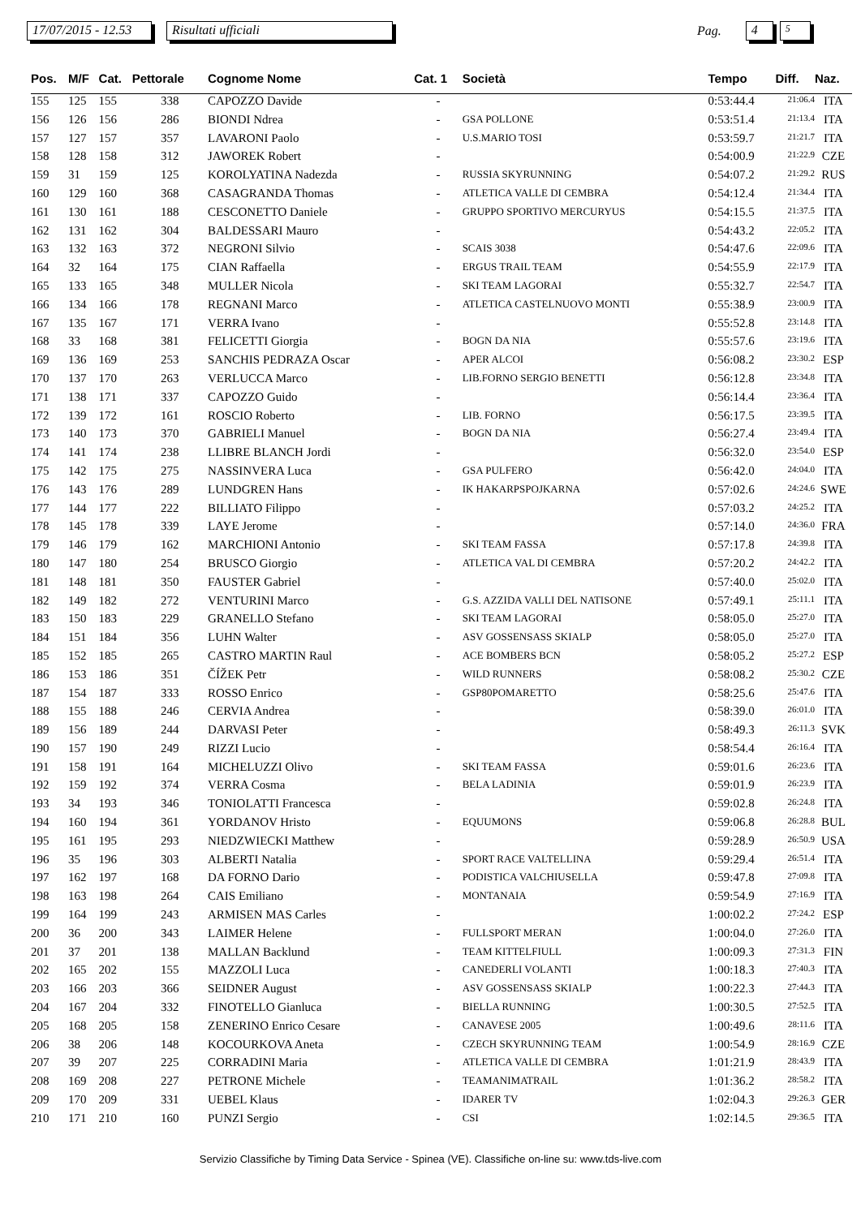17/07/2015 - 12.53 Risultati ufficiali Pag. 4 5
| Pos. | M/F | Cat. | Pettorale | Cognome Nome | Cat. 1 | Società | Tempo | Diff. | Naz. |
| --- | --- | --- | --- | --- | --- | --- | --- | --- | --- |
| 155 | 125 | 155 | 338 | CAPOZZO Davide | - | | 0:53:44.4 | 21:06.4 | ITA |
| 156 | 126 | 156 | 286 | BIONDI Ndrea | - | GSA POLLONE | 0:53:51.4 | 21:13.4 | ITA |
| 157 | 127 | 157 | 357 | LAVARONI Paolo | - | U.S.MARIO TOSI | 0:53:59.7 | 21:21.7 | ITA |
| 158 | 128 | 158 | 312 | JAWOREK Robert | - | | 0:54:00.9 | 21:22.9 | CZE |
| 159 | 31 | 159 | 125 | KOROLYATINA Nadezda | - | RUSSIA SKYRUNNING | 0:54:07.2 | 21:29.2 | RUS |
| 160 | 129 | 160 | 368 | CASAGRANDA Thomas | - | ATLETICA VALLE DI CEMBRA | 0:54:12.4 | 21:34.4 | ITA |
| 161 | 130 | 161 | 188 | CESCONETTO Daniele | - | GRUPPO SPORTIVO MERCURYUS | 0:54:15.5 | 21:37.5 | ITA |
| 162 | 131 | 162 | 304 | BALDESSARI Mauro | - | | 0:54:43.2 | 22:05.2 | ITA |
| 163 | 132 | 163 | 372 | NEGRONI Silvio | - | SCAIS 3038 | 0:54:47.6 | 22:09.6 | ITA |
| 164 | 32 | 164 | 175 | CIAN Raffaella | - | ERGUS TRAIL TEAM | 0:54:55.9 | 22:17.9 | ITA |
| 165 | 133 | 165 | 348 | MULLER Nicola | - | SKI TEAM LAGORAI | 0:55:32.7 | 22:54.7 | ITA |
| 166 | 134 | 166 | 178 | REGNANI Marco | - | ATLETICA CASTELNUOVO MONTI | 0:55:38.9 | 23:00.9 | ITA |
| 167 | 135 | 167 | 171 | VERRA Ivano | - | | 0:55:52.8 | 23:14.8 | ITA |
| 168 | 33 | 168 | 381 | FELICETTI Giorgia | - | BOGN DA NIA | 0:55:57.6 | 23:19.6 | ITA |
| 169 | 136 | 169 | 253 | SANCHIS PEDRAZA Oscar | - | APER ALCOI | 0:56:08.2 | 23:30.2 | ESP |
| 170 | 137 | 170 | 263 | VERLUCCA Marco | - | LIB.FORNO SERGIO BENETTI | 0:56:12.8 | 23:34.8 | ITA |
| 171 | 138 | 171 | 337 | CAPOZZO Guido | - | | 0:56:14.4 | 23:36.4 | ITA |
| 172 | 139 | 172 | 161 | ROSCIO Roberto | - | LIB. FORNO | 0:56:17.5 | 23:39.5 | ITA |
| 173 | 140 | 173 | 370 | GABRIELI Manuel | - | BOGN DA NIA | 0:56:27.4 | 23:49.4 | ITA |
| 174 | 141 | 174 | 238 | LLIBRE BLANCH Jordi | - | | 0:56:32.0 | 23:54.0 | ESP |
| 175 | 142 | 175 | 275 | NASSINVERA Luca | - | GSA PULFERO | 0:56:42.0 | 24:04.0 | ITA |
| 176 | 143 | 176 | 289 | LUNDGREN Hans | - | IK HAKARPSPOJKARNA | 0:57:02.6 | 24:24.6 | SWE |
| 177 | 144 | 177 | 222 | BILLIATO Filippo | - | | 0:57:03.2 | 24:25.2 | ITA |
| 178 | 145 | 178 | 339 | LAYE Jerome | - | | 0:57:14.0 | 24:36.0 | FRA |
| 179 | 146 | 179 | 162 | MARCHIONI Antonio | - | SKI TEAM FASSA | 0:57:17.8 | 24:39.8 | ITA |
| 180 | 147 | 180 | 254 | BRUSCO Giorgio | - | ATLETICA VAL DI CEMBRA | 0:57:20.2 | 24:42.2 | ITA |
| 181 | 148 | 181 | 350 | FAUSTER Gabriel | - | | 0:57:40.0 | 25:02.0 | ITA |
| 182 | 149 | 182 | 272 | VENTURINI Marco | - | G.S. AZZIDA VALLI DEL NATISONE | 0:57:49.1 | 25:11.1 | ITA |
| 183 | 150 | 183 | 229 | GRANELLO Stefano | - | SKI TEAM LAGORAI | 0:58:05.0 | 25:27.0 | ITA |
| 184 | 151 | 184 | 356 | LUHN Walter | - | ASV GOSSENSASS SKIALP | 0:58:05.0 | 25:27.0 | ITA |
| 185 | 152 | 185 | 265 | CASTRO MARTIN Raul | - | ACE BOMBERS BCN | 0:58:05.2 | 25:27.2 | ESP |
| 186 | 153 | 186 | 351 | ČÍŽEK Petr | - | WILD RUNNERS | 0:58:08.2 | 25:30.2 | CZE |
| 187 | 154 | 187 | 333 | ROSSO Enrico | - | GSP80POMARETTO | 0:58:25.6 | 25:47.6 | ITA |
| 188 | 155 | 188 | 246 | CERVIA Andrea | - | | 0:58:39.0 | 26:01.0 | ITA |
| 189 | 156 | 189 | 244 | DARVASI Peter | - | | 0:58:49.3 | 26:11.3 | SVK |
| 190 | 157 | 190 | 249 | RIZZI Lucio | - | | 0:58:54.4 | 26:16.4 | ITA |
| 191 | 158 | 191 | 164 | MICHELUZZI Olivo | - | SKI TEAM FASSA | 0:59:01.6 | 26:23.6 | ITA |
| 192 | 159 | 192 | 374 | VERRA Cosma | - | BELA LADINIA | 0:59:01.9 | 26:23.9 | ITA |
| 193 | 34 | 193 | 346 | TONIOLATTI Francesca | - | | 0:59:02.8 | 26:24.8 | ITA |
| 194 | 160 | 194 | 361 | YORDANOV Hristo | - | EQUUMONS | 0:59:06.8 | 26:28.8 | BUL |
| 195 | 161 | 195 | 293 | NIEDZWIECKI Matthew | - | | 0:59:28.9 | 26:50.9 | USA |
| 196 | 35 | 196 | 303 | ALBERTI Natalia | - | SPORT RACE VALTELLINA | 0:59:29.4 | 26:51.4 | ITA |
| 197 | 162 | 197 | 168 | DA FORNO Dario | - | PODISTICA VALCHIUSELLA | 0:59:47.8 | 27:09.8 | ITA |
| 198 | 163 | 198 | 264 | CAIS Emiliano | - | MONTANAIA | 0:59:54.9 | 27:16.9 | ITA |
| 199 | 164 | 199 | 243 | ARMISEN MAS Carles | - | | 1:00:02.2 | 27:24.2 | ESP |
| 200 | 36 | 200 | 343 | LAIMER Helene | - | FULLSPORT MERAN | 1:00:04.0 | 27:26.0 | ITA |
| 201 | 37 | 201 | 138 | MALLAN Backlund | - | TEAM KITTELFIULL | 1:00:09.3 | 27:31.3 | FIN |
| 202 | 165 | 202 | 155 | MAZZOLI Luca | - | CANEDERLI VOLANTI | 1:00:18.3 | 27:40.3 | ITA |
| 203 | 166 | 203 | 366 | SEIDNER August | - | ASV GOSSENSASS SKIALP | 1:00:22.3 | 27:44.3 | ITA |
| 204 | 167 | 204 | 332 | FINOTELLO Gianluca | - | BIELLA RUNNING | 1:00:30.5 | 27:52.5 | ITA |
| 205 | 168 | 205 | 158 | ZENERINO Enrico Cesare | - | CANAVESE 2005 | 1:00:49.6 | 28:11.6 | ITA |
| 206 | 38 | 206 | 148 | KOCOURKOVA Aneta | - | CZECH SKYRUNNING TEAM | 1:00:54.9 | 28:16.9 | CZE |
| 207 | 39 | 207 | 225 | CORRADINI Maria | - | ATLETICA VALLE DI CEMBRA | 1:01:21.9 | 28:43.9 | ITA |
| 208 | 169 | 208 | 227 | PETRONE Michele | - | TEAMANIMATRAIL | 1:01:36.2 | 28:58.2 | ITA |
| 209 | 170 | 209 | 331 | UEBEL Klaus | - | IDARER TV | 1:02:04.3 | 29:26.3 | GER |
| 210 | 171 | 210 | 160 | PUNZI Sergio | - | CSI | 1:02:14.5 | 29:36.5 | ITA |
Servizio Classifiche by Timing Data Service - Spinea (VE). Classifiche on-line su: www.tds-live.com